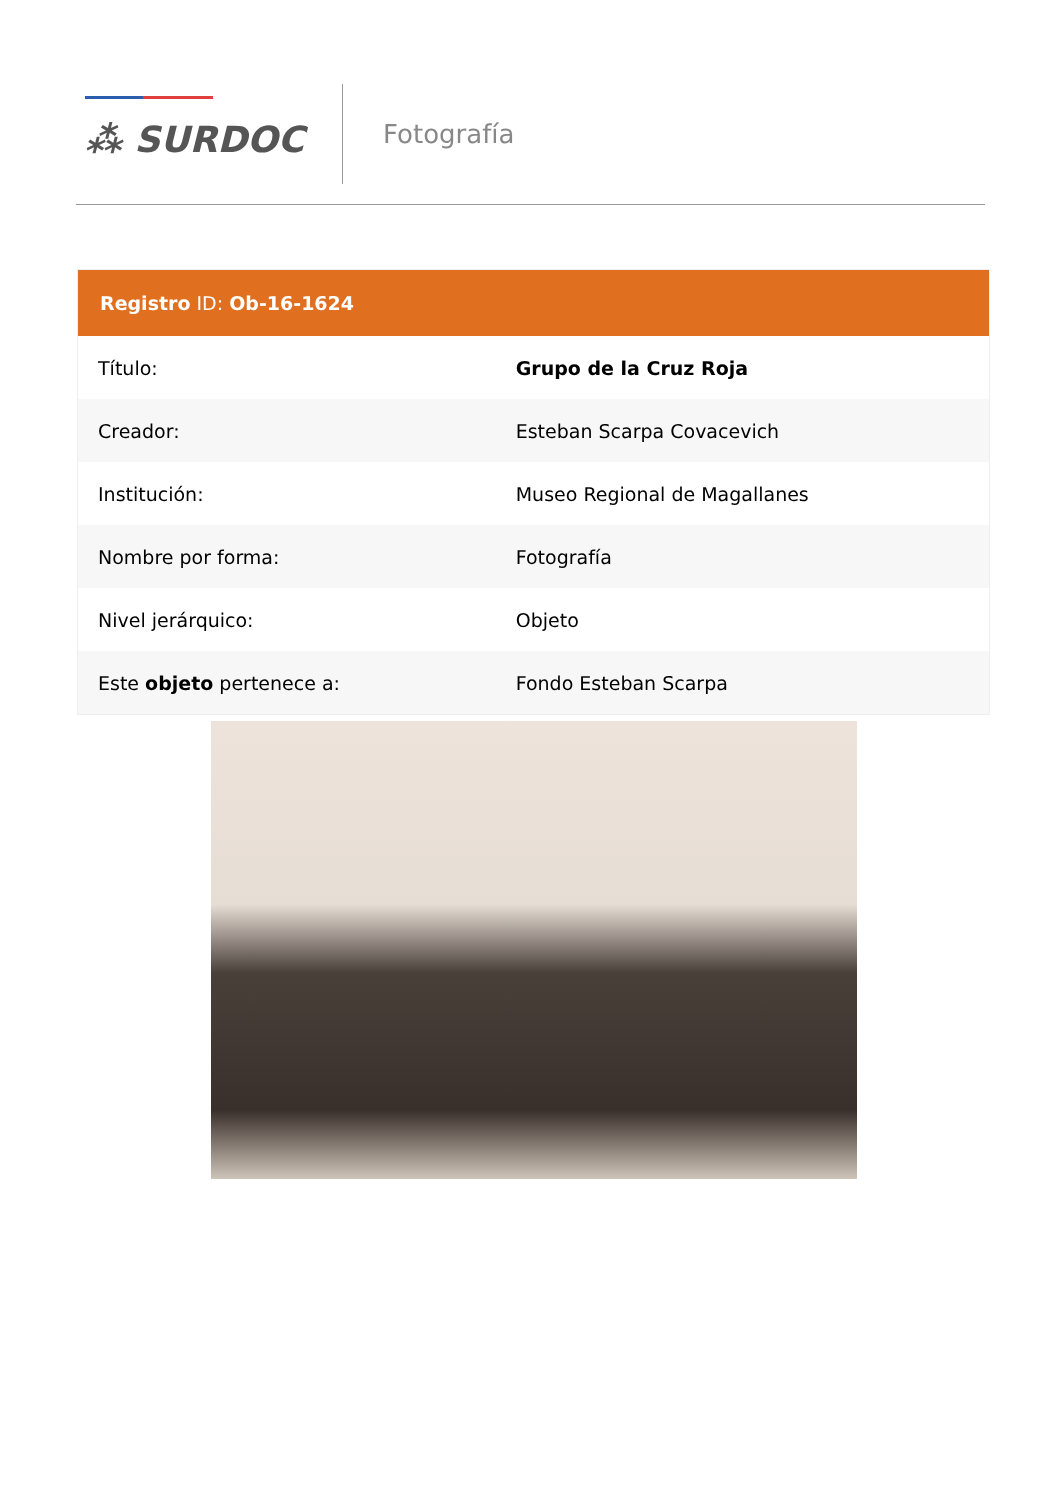⁂ SURDOC
Fotografía
| Registro ID: Ob-16-1624 | |
| --- | --- |
| Título: | Grupo de la Cruz Roja |
| Creador: | Esteban Scarpa Covacevich |
| Institución: | Museo Regional de Magallanes |
| Nombre por forma: | Fotografía |
| Nivel jerárquico: | Objeto |
| Este objeto pertenece a: | Fondo Esteban Scarpa |